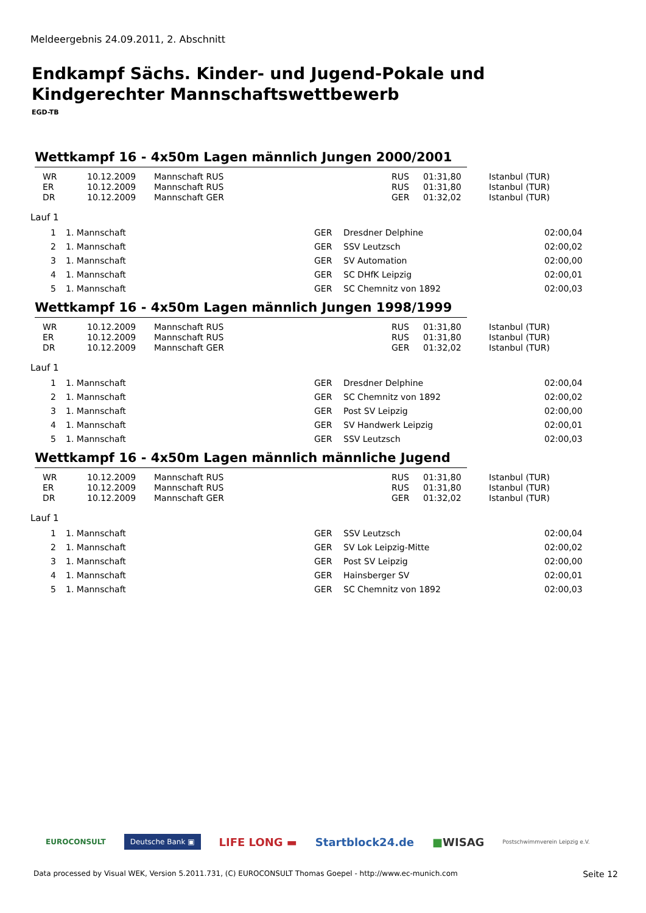Meldeergebnis 24.09.2011, 2. Abschnitt
Endkampf Sächs. Kinder- und Jugend-Pokale und Kindgerechter Mannschaftswettbewerb
EGD-TB
Wettkampf 16 - 4x50m Lagen männlich Jungen 2000/2001
| WR | 10.12.2009 | Mannschaft RUS | RUS | 01:31,80 | Istanbul (TUR) |
| ER | 10.12.2009 | Mannschaft RUS | RUS | 01:31,80 | Istanbul (TUR) |
| DR | 10.12.2009 | Mannschaft GER | GER | 01:32,02 | Istanbul (TUR) |
Lauf 1
| 1 | 1. Mannschaft | GER | Dresdner Delphine | 02:00,04 |
| 2 | 1. Mannschaft | GER | SSV Leutzsch | 02:00,02 |
| 3 | 1. Mannschaft | GER | SV Automation | 02:00,00 |
| 4 | 1. Mannschaft | GER | SC DHfK Leipzig | 02:00,01 |
| 5 | 1. Mannschaft | GER | SC Chemnitz von 1892 | 02:00,03 |
Wettkampf 16 - 4x50m Lagen männlich Jungen 1998/1999
| WR | 10.12.2009 | Mannschaft RUS | RUS | 01:31,80 | Istanbul (TUR) |
| ER | 10.12.2009 | Mannschaft RUS | RUS | 01:31,80 | Istanbul (TUR) |
| DR | 10.12.2009 | Mannschaft GER | GER | 01:32,02 | Istanbul (TUR) |
Lauf 1
| 1 | 1. Mannschaft | GER | Dresdner Delphine | 02:00,04 |
| 2 | 1. Mannschaft | GER | SC Chemnitz von 1892 | 02:00,02 |
| 3 | 1. Mannschaft | GER | Post SV Leipzig | 02:00,00 |
| 4 | 1. Mannschaft | GER | SV Handwerk Leipzig | 02:00,01 |
| 5 | 1. Mannschaft | GER | SSV Leutzsch | 02:00,03 |
Wettkampf 16 - 4x50m Lagen männlich männliche Jugend
| WR | 10.12.2009 | Mannschaft RUS | RUS | 01:31,80 | Istanbul (TUR) |
| ER | 10.12.2009 | Mannschaft RUS | RUS | 01:31,80 | Istanbul (TUR) |
| DR | 10.12.2009 | Mannschaft GER | GER | 01:32,02 | Istanbul (TUR) |
Lauf 1
| 1 | 1. Mannschaft | GER | SSV Leutzsch | 02:00,04 |
| 2 | 1. Mannschaft | GER | SV Lok Leipzig-Mitte | 02:00,02 |
| 3 | 1. Mannschaft | GER | Post SV Leipzig | 02:00,00 |
| 4 | 1. Mannschaft | GER | Hainsberger SV | 02:00,01 |
| 5 | 1. Mannschaft | GER | SC Chemnitz von 1892 | 02:00,03 |
EUROCONSULT Deutsche Bank ▣ LIFE LONG ▬ Startblock24.de ■WISAG Postschwimmverein Leipzig e.V.
Data processed by Visual WEK, Version 5.2011.731, (C) EUROCONSULT Thomas Goepel - http://www.ec-munich.com Seite 12